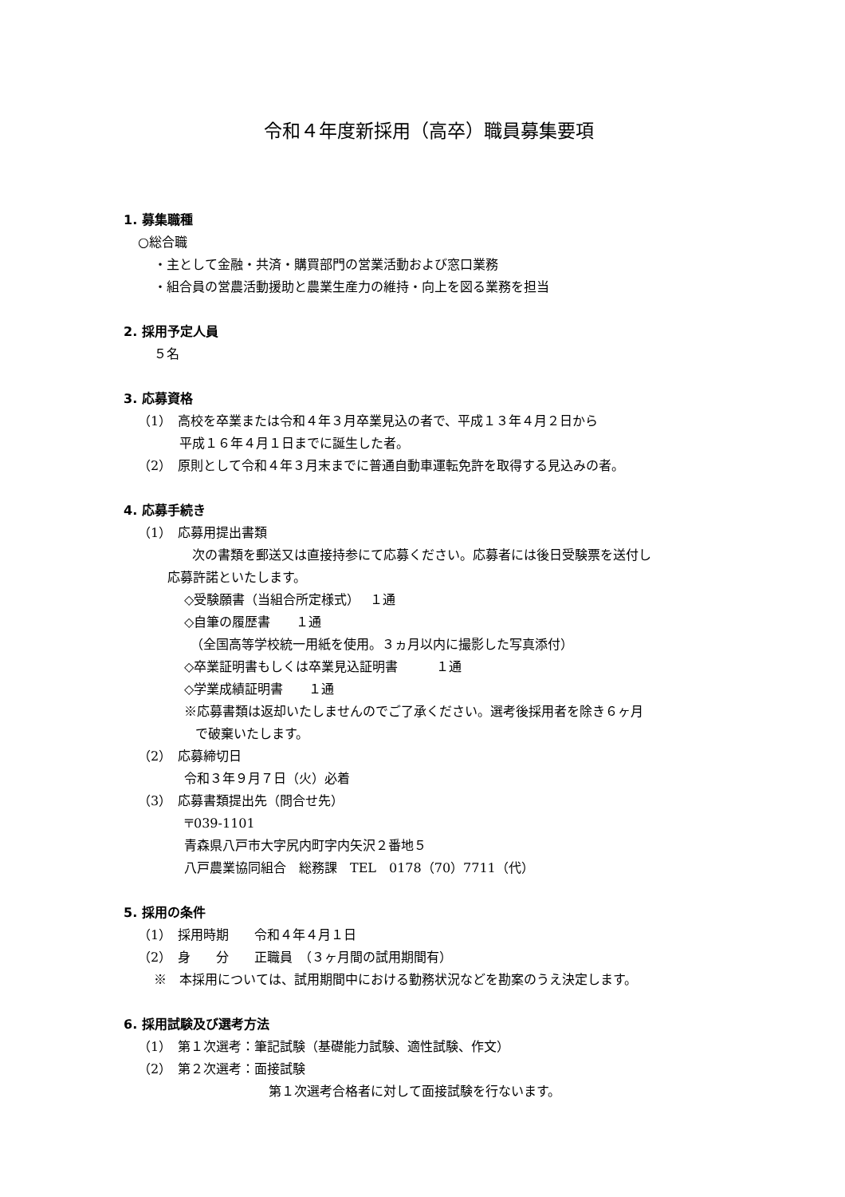令和４年度新採用（高卒）職員募集要項
1. 募集職種
○総合職
・主として金融・共済・購買部門の営業活動および窓口業務
・組合員の営農活動援助と農業生産力の維持・向上を図る業務を担当
2. 採用予定人員
５名
3. 応募資格
（1）　高校を卒業または令和４年３月卒業見込の者で、平成１３年４月２日から
平成１６年４月１日までに誕生した者。
（2）　原則として令和４年３月末までに普通自動車運転免許を取得する見込みの者。
4. 応募手続き
（1）　応募用提出書類
　次の書類を郵送又は直接持参にて応募ください。応募者には後日受験票を送付し
応募許諾といたします。
◇受験願書（当組合所定様式）　 １通
◇自筆の履歴書　　１通
　（全国高等学校統一用紙を使用。３ヵ月以内に撮影した写真添付）
◇卒業証明書もしくは卒業見込証明書　　　１通
◇学業成績証明書　　１通
※応募書類は返却いたしませんのでご了承ください。選考後採用者を除き６ヶ月
で破棄いたします。
（2）　応募締切日
令和３年９月７日（火）必着
（3）　応募書類提出先（問合せ先）
〒039-1101
青森県八戸市大字尻内町字内矢沢２番地５
八戸農業協同組合　総務課　TEL　0178（70）7711（代）
5. 採用の条件
（1）　採用時期　　令和４年４月１日
（2）　身　　分　　正職員　（３ヶ月間の試用期間有）
※　本採用については、試用期間中における勤務状況などを勘案のうえ決定します。
6. 採用試験及び選考方法
（1）　第１次選考：筆記試験（基礎能力試験、適性試験、作文）
（2）　第２次選考：面接試験
第１次選考合格者に対して面接試験を行ないます。